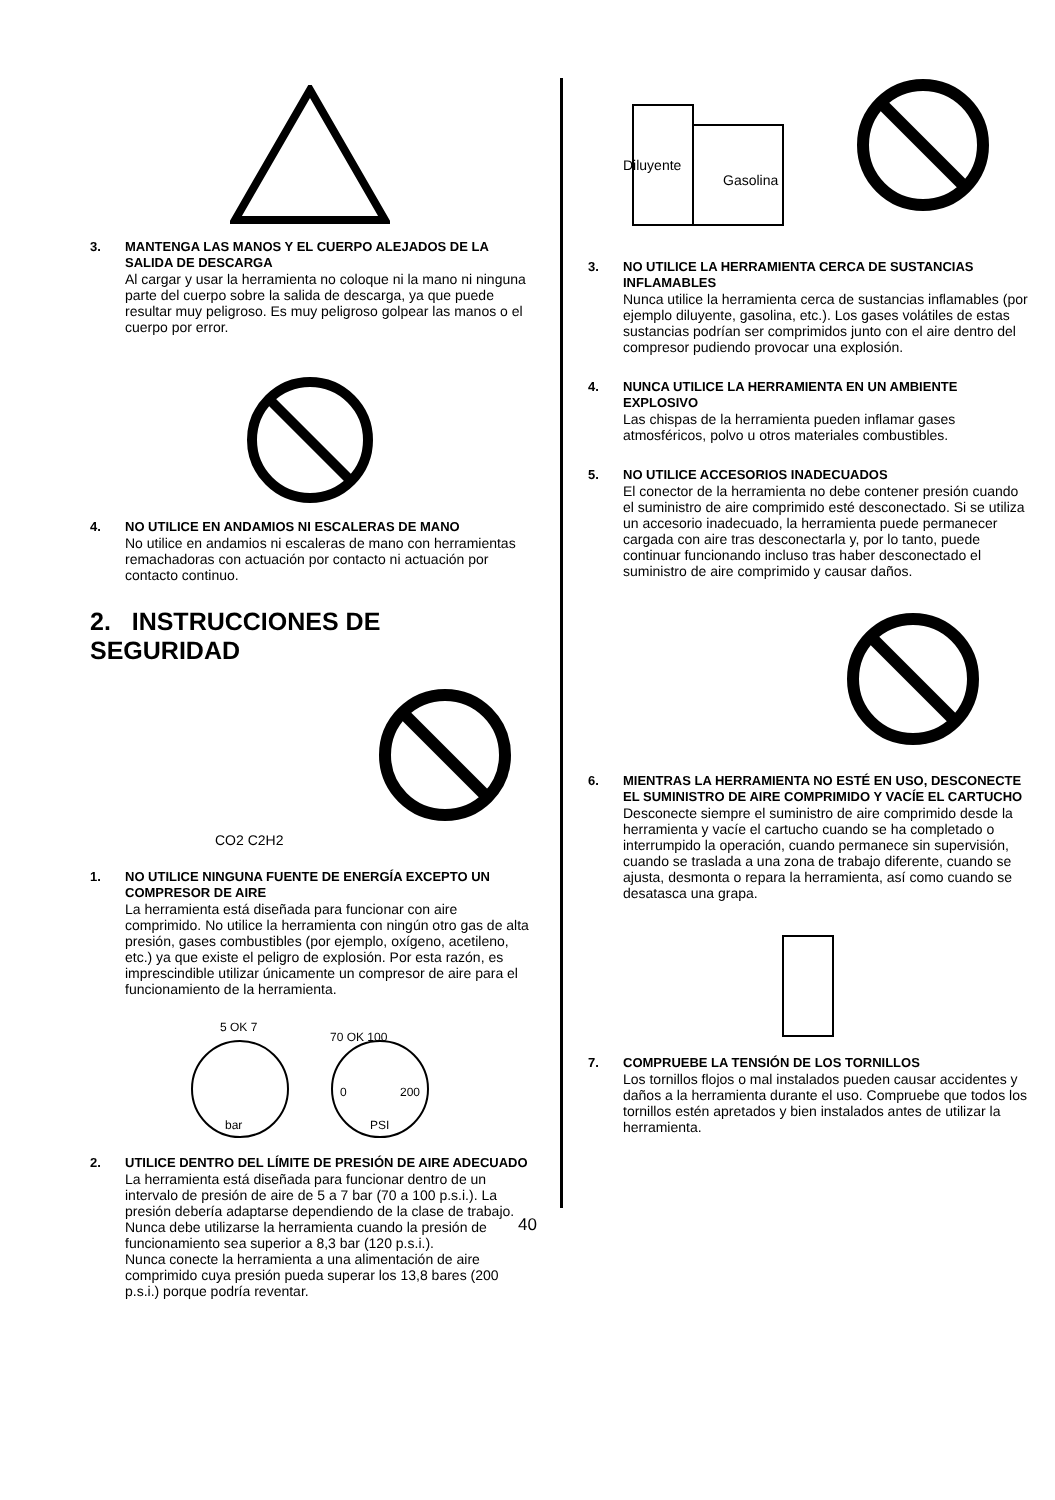3. MANTENGA LAS MANOS Y EL CUERPO ALEJADOS DE LA SALIDA DE DESCARGA
Al cargar y usar la herramienta no coloque ni la mano ni ninguna parte del cuerpo sobre la salida de descarga, ya que puede resultar muy peligroso. Es muy peligroso golpear las manos o el cuerpo por error.
4. NO UTILICE EN ANDAMIOS NI ESCALERAS DE MANO
No utilice en andamios ni escaleras de mano con herramientas remachadoras con actuación por contacto ni actuación por contacto continuo.
2. INSTRUCCIONES DE SEGURIDAD
CO2 C2H2
1. NO UTILICE NINGUNA FUENTE DE ENERGÍA EXCEPTO UN COMPRESOR DE AIRE
La herramienta está diseñada para funcionar con aire comprimido. No utilice la herramienta con ningún otro gas de alta presión, gases combustibles (por ejemplo, oxígeno, acetileno, etc.) ya que existe el peligro de explosión. Por esta razón, es imprescindible utilizar únicamente un compresor de aire para el funcionamiento de la herramienta.
5 OK 7
bar
70 OK 100
0
200
PSI
2. UTILICE DENTRO DEL LÍMITE DE PRESIÓN DE AIRE ADECUADO
La herramienta está diseñada para funcionar dentro de un intervalo de presión de aire de 5 a 7 bar (70 a 100 p.s.i.). La presión debería adaptarse dependiendo de la clase de trabajo. Nunca debe utilizarse la herramienta cuando la presión de funcionamiento sea superior a 8,3 bar (120 p.s.i.).
Nunca conecte la herramienta a una alimentación de aire comprimido cuya presión pueda superar los 13,8 bares (200 p.s.i.) porque podría reventar.
Diluyente
Gasolina
3. NO UTILICE LA HERRAMIENTA CERCA DE SUSTANCIAS INFLAMABLES
Nunca utilice la herramienta cerca de sustancias inflamables (por ejemplo diluyente, gasolina, etc.). Los gases volátiles de estas sustancias podrían ser comprimidos junto con el aire dentro del compresor pudiendo provocar una explosión.
4. NUNCA UTILICE LA HERRAMIENTA EN UN AMBIENTE EXPLOSIVO
Las chispas de la herramienta pueden inflamar gases atmosféricos, polvo u otros materiales combustibles.
5. NO UTILICE ACCESORIOS INADECUADOS
El conector de la herramienta no debe contener presión cuando el suministro de aire comprimido esté desconectado. Si se utiliza un accesorio inadecuado, la herramienta puede permanecer cargada con aire tras desconectarla y, por lo tanto, puede continuar funcionando incluso tras haber desconectado el suministro de aire comprimido y causar daños.
6. MIENTRAS LA HERRAMIENTA NO ESTÉ EN USO, DESCONECTE EL SUMINISTRO DE AIRE COMPRIMIDO Y VACÍE EL CARTUCHO
Desconecte siempre el suministro de aire comprimido desde la herramienta y vacíe el cartucho cuando se ha completado o interrumpido la operación, cuando permanece sin supervisión, cuando se traslada a una zona de trabajo diferente, cuando se ajusta, desmonta o repara la herramienta, así como cuando se desatasca una grapa.
7. COMPRUEBE LA TENSIÓN DE LOS TORNILLOS
Los tornillos flojos o mal instalados pueden causar accidentes y daños a la herramienta durante el uso. Compruebe que todos los tornillos estén apretados y bien instalados antes de utilizar la herramienta.
40